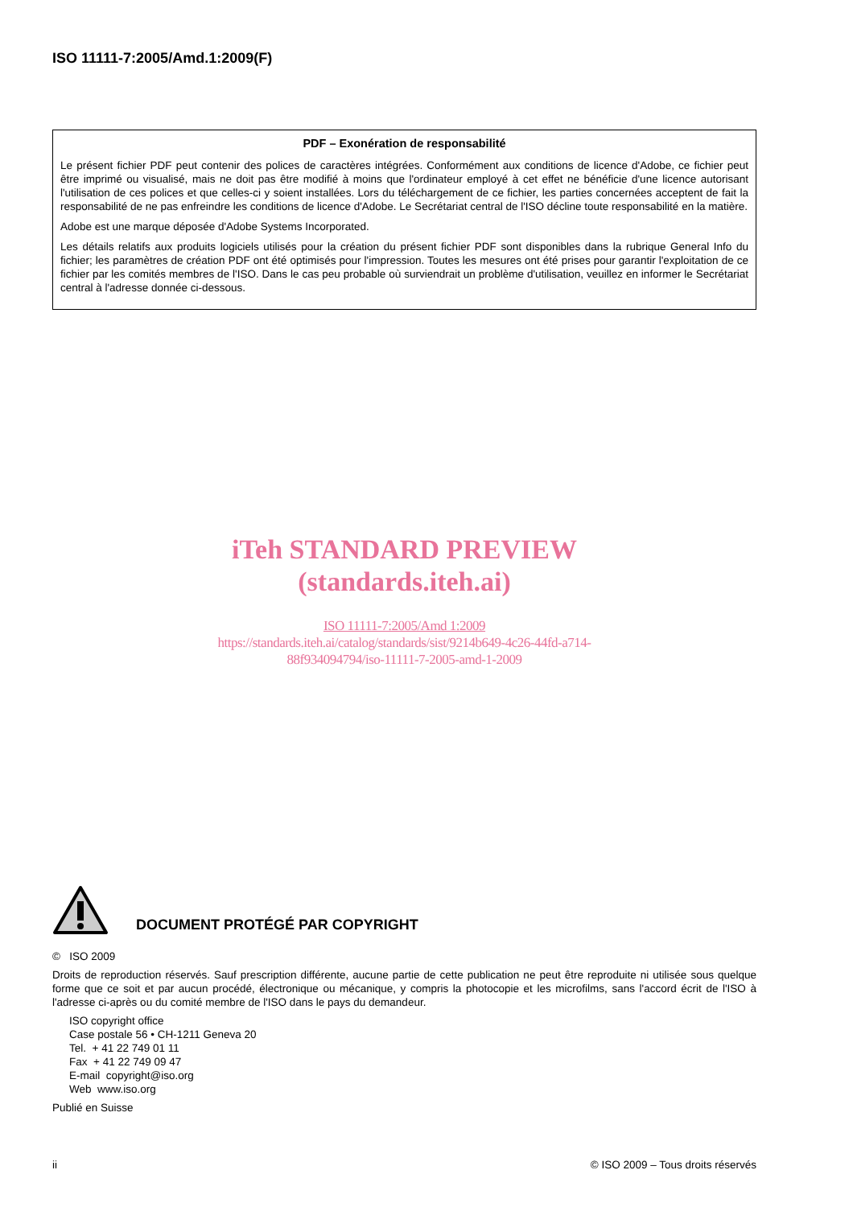ISO 11111-7:2005/Amd.1:2009(F)
PDF – Exonération de responsabilité
Le présent fichier PDF peut contenir des polices de caractères intégrées. Conformément aux conditions de licence d'Adobe, ce fichier peut être imprimé ou visualisé, mais ne doit pas être modifié à moins que l'ordinateur employé à cet effet ne bénéficie d'une licence autorisant l'utilisation de ces polices et que celles-ci y soient installées. Lors du téléchargement de ce fichier, les parties concernées acceptent de fait la responsabilité de ne pas enfreindre les conditions de licence d'Adobe. Le Secrétariat central de l'ISO décline toute responsabilité en la matière.
Adobe est une marque déposée d'Adobe Systems Incorporated.
Les détails relatifs aux produits logiciels utilisés pour la création du présent fichier PDF sont disponibles dans la rubrique General Info du fichier; les paramètres de création PDF ont été optimisés pour l'impression. Toutes les mesures ont été prises pour garantir l'exploitation de ce fichier par les comités membres de l'ISO. Dans le cas peu probable où surviendrait un problème d'utilisation, veuillez en informer le Secrétariat central à l'adresse donnée ci-dessous.
iTeh STANDARD PREVIEW
(standards.iteh.ai)
ISO 11111-7:2005/Amd 1:2009
https://standards.iteh.ai/catalog/standards/sist/9214b649-4c26-44fd-a714-
88f934094794/iso-11111-7-2005-amd-1-2009
DOCUMENT PROTÉGÉ PAR COPYRIGHT
© ISO 2009
Droits de reproduction réservés. Sauf prescription différente, aucune partie de cette publication ne peut être reproduite ni utilisée sous quelque forme que ce soit et par aucun procédé, électronique ou mécanique, y compris la photocopie et les microfilms, sans l'accord écrit de l'ISO à l'adresse ci-après ou du comité membre de l'ISO dans le pays du demandeur.
ISO copyright office
Case postale 56 • CH-1211 Geneva 20
Tel. + 41 22 749 01 11
Fax + 41 22 749 09 47
E-mail copyright@iso.org
Web www.iso.org
Publié en Suisse
ii © ISO 2009 – Tous droits réservés